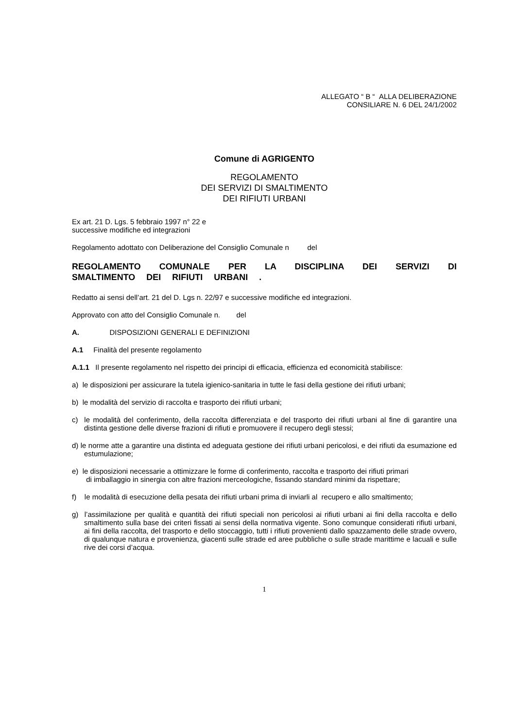ALLEGATO “ B “ ALLA DELIBERAZIONE
CONSILIARE N. 6 DEL 24/1/2002
Comune di AGRIGENTO
REGOLAMENTO
DEI SERVIZI DI SMALTIMENTO
DEI RIFIUTI URBANI
Ex art. 21 D. Lgs. 5 febbraio 1997 n° 22 e
successive modifiche ed integrazioni
Regolamento adottato con Deliberazione del Consiglio Comunale n del
REGOLAMENTO COMUNALE PER LA DISCIPLINA DEI SERVIZI DI SMALTIMENTO DEI RIFIUTI URBANI .
Redatto ai sensi dell’art. 21 del D. Lgs n. 22/97 e successive modifiche ed integrazioni.
Approvato con atto del Consiglio Comunale n. del
A. DISPOSIZIONI GENERALI E DEFINIZIONI
A.1 Finalità del presente regolamento
A.1.1 Il presente regolamento nel rispetto dei principi di efficacia, efficienza ed economicità stabilisce:
a) le disposizioni per assicurare la tutela igienico-sanitaria in tutte le fasi della gestione dei rifiuti urbani;
b) le modalità del servizio di raccolta e trasporto dei rifiuti urbani;
c) le modalità del conferimento, della raccolta differenziata e del trasporto dei rifiuti urbani al fine di garantire una distinta gestione delle diverse frazioni di rifiuti e promuovere il recupero degli stessi;
d) le norme atte a garantire una distinta ed adeguata gestione dei rifiuti urbani pericolosi, e dei rifiuti da esumazione ed estumulazione;
e) le disposizioni necessarie a ottimizzare le forme di conferimento, raccolta e trasporto dei rifiuti primari
di imballaggio in sinergia con altre frazioni merceologiche, fissando standard minimi da rispettare;
f) le modalità di esecuzione della pesata dei rifiuti urbani prima di inviarli al recupero e allo smaltimento;
g) l’assimilazione per qualità e quantità dei rifiuti speciali non pericolosi ai rifiuti urbani ai fini della raccolta e dello smaltimento sulla base dei criteri fissati ai sensi della normativa vigente. Sono comunque considerati rifiuti urbani, ai fini della raccolta, del trasporto e dello stoccaggio, tutti i rifiuti provenienti dallo spazzamento delle strade ovvero, di qualunque natura e provenienza, giacenti sulle strade ed aree pubbliche o sulle strade marittime e lacuali e sulle rive dei corsi d’acqua.
1